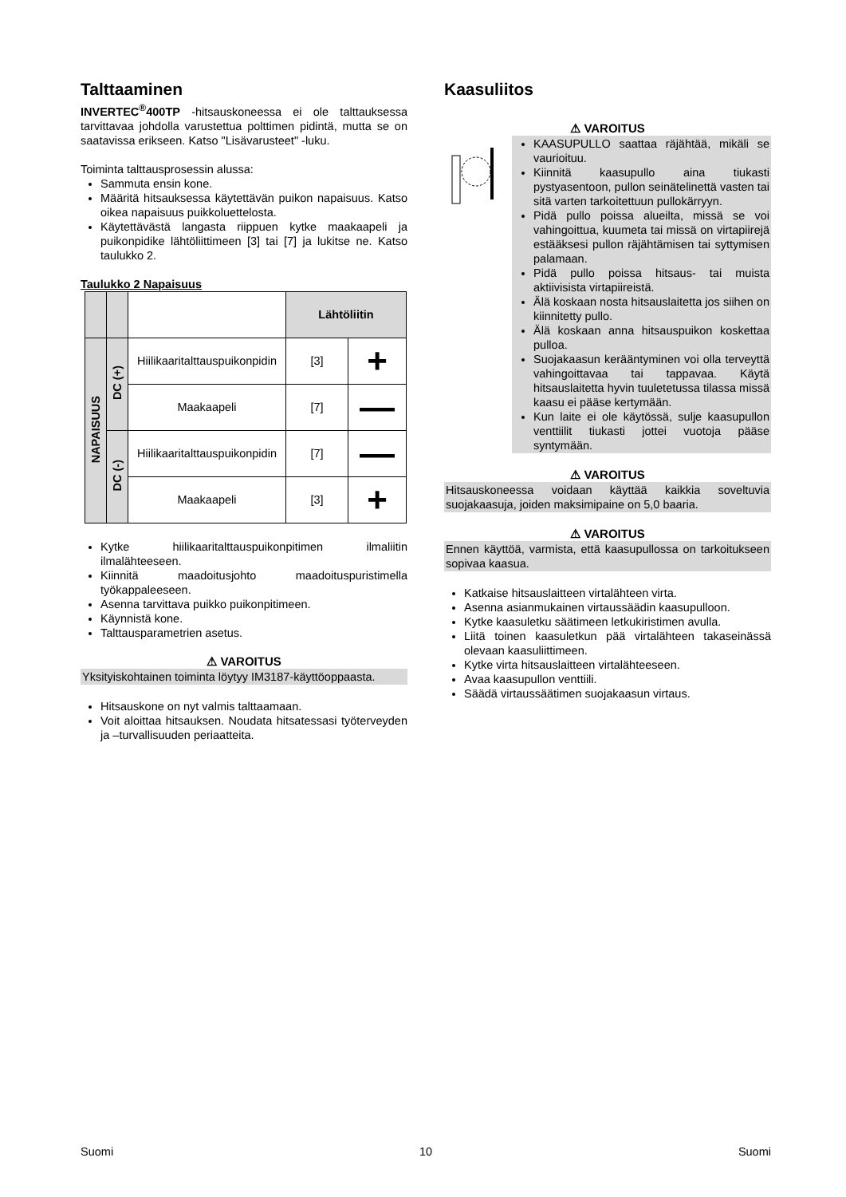Talttaaminen
INVERTEC<sup>®</sup>400TP -hitsauskoneessa ei ole talttauksessa tarvittavaa johdolla varustettua polttimen pidintä, mutta se on saatavissa erikseen. Katso "Lisävarusteet" -luku.
Toiminta talttausprosessin alussa:
Sammuta ensin kone.
Määritä hitsauksessa käytettävän puikon napaisuus. Katso oikea napaisuus puikkoluettelosta.
Käytettävästä langasta riippuen kytke maakaapeli ja puikonpidike lähtöliittimeen [3] tai [7] ja lukitse ne. Katso taulukko 2.
Taulukko 2 Napaisuus
| | | | Lähtöliitin | |
| --- | --- | --- | --- | --- |
| NAPAISUUS | DC (+) | Hiilikaaritalttauspuikonpidin | [3] | + |
| | | Maakaapeli | [7] | — |
| | DC (-) | Hiilikaaritalttauspuikonpidin | [7] | — |
| | | Maakaapeli | [3] | + |
Kytke hiilikaaritalttauspuikonpitimen ilmaliitin ilmalähteeseen.
Kiinnitä maadoitusjohto maadoituspuristimella työkappaleeseen.
Asenna tarvittava puikko puikonpitimeen.
Käynnistä kone.
Talttausparametrien asetus.
⚠ VAROITUS
Yksityiskohtainen toiminta löytyy IM3187-käyttöoppaasta.
Hitsauskone on nyt valmis talttaamaan.
Voit aloittaa hitsauksen. Noudata hitsatessasi työterveyden ja –turvallisuuden periaatteita.
Kaasuliitos
⚠ VAROITUS
KAASUPULLO saattaa räjähtää, mikäli se vaurioituu.
Kiinnitä kaasupullo aina tiukasti pystyasentoon, pullon seinätelinettä vasten tai sitä varten tarkoitettuun pullokärryyn.
Pidä pullo poissa alueilta, missä se voi vahingoittua, kuumeta tai missä on virtapiirejä estääksesi pullon räjähtämisen tai syttymisen palamaan.
Pidä pullo poissa hitsaus- tai muista aktiivisista virtapiireistä.
Älä koskaan nosta hitsauslaitetta jos siihen on kiinnitetty pullo.
Älä koskaan anna hitsauspuikon koskettaa pulloa.
Suojakaasun kerääntyminen voi olla terveyttä vahingoittavaa tai tappavaa. Käytä hitsauslaitetta hyvin tuuletetussa tilassa missä kaasu ei pääse kertymään.
Kun laite ei ole käytössä, sulje kaasupullon venttiilit tiukasti jottei vuotoja pääse syntymään.
⚠ VAROITUS
Hitsauskoneessa voidaan käyttää kaikkia soveltuvia suojakaasuja, joiden maksimipaine on 5,0 baaria.
⚠ VAROITUS
Ennen käyttöä, varmista, että kaasupullossa on tarkoitukseen sopivaa kaasua.
Katkaise hitsauslaitteen virtalähteen virta.
Asenna asianmukainen virtaussäädin kaasupulloon.
Kytke kaasuletku säätimeen letkukiristimen avulla.
Liitä toinen kaasuletkun pää virtalähteen takaseinässä olevaan kaasuliittimeen.
Kytke virta hitsauslaitteen virtalähteeseen.
Avaa kaasupullon venttiili.
Säädä virtaussäätimen suojakaasun virtaus.
Suomi 10 Suomi